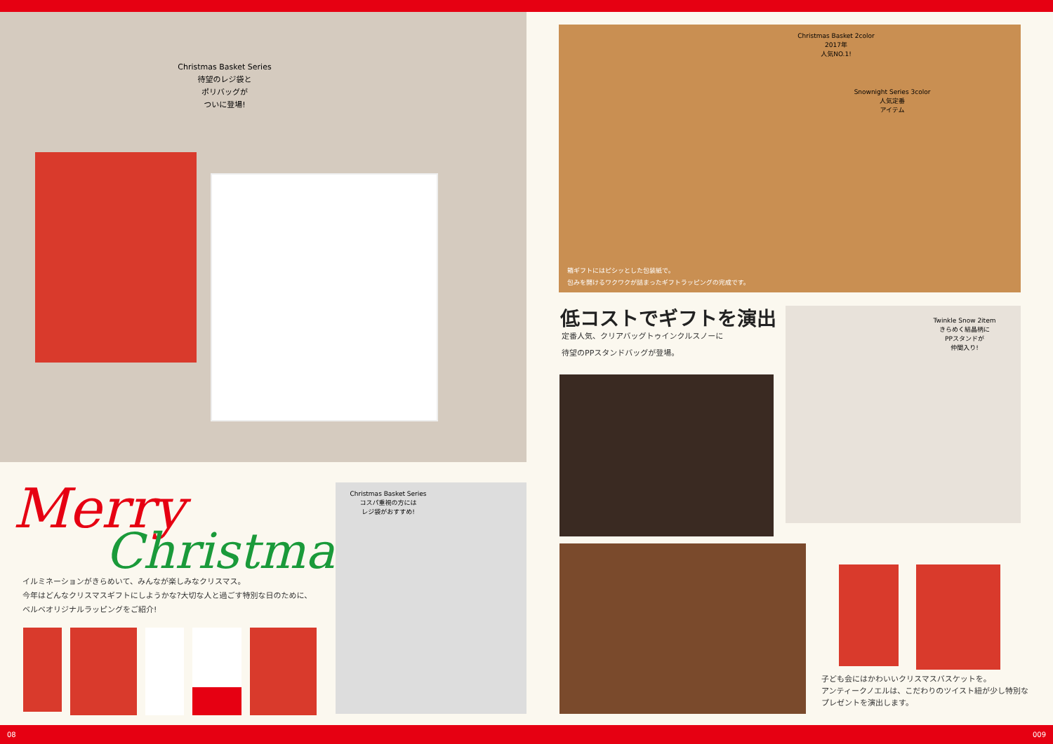Christmas Basket Series
待望のレジ袋と
ポリバッグが
ついに登場!
Merry
Christmas
イルミネーションがきらめいて、みんなが楽しみなクリスマス。
今年はどんなクリスマスギフトにしようかな?大切な人と過ごす特別な日のために、
ベルベオリジナルラッピングをご紹介!
Christmas Basket Series
コスパ重視の方には
レジ袋がおすすめ!
Christmas Basket 2color
2017年
人気NO.1!
Snownight Series 3color
人気定番
アイテム
箱ギフトにはピシッとした包装紙で。
包みを開けるワクワクが詰まったギフトラッピングの完成です。
低コストでギフトを演出
定番人気、クリアバッグトゥインクルスノーに
待望のPPスタンドバッグが登場。
Twinkle Snow 2item
きらめく結晶柄に
PPスタンドが
仲間入り!
子ども会にはかわいいクリスマスバスケットを。
アンティークノエルは、こだわりのツイスト紐が少し特別な
プレゼントを演出します。
08 009